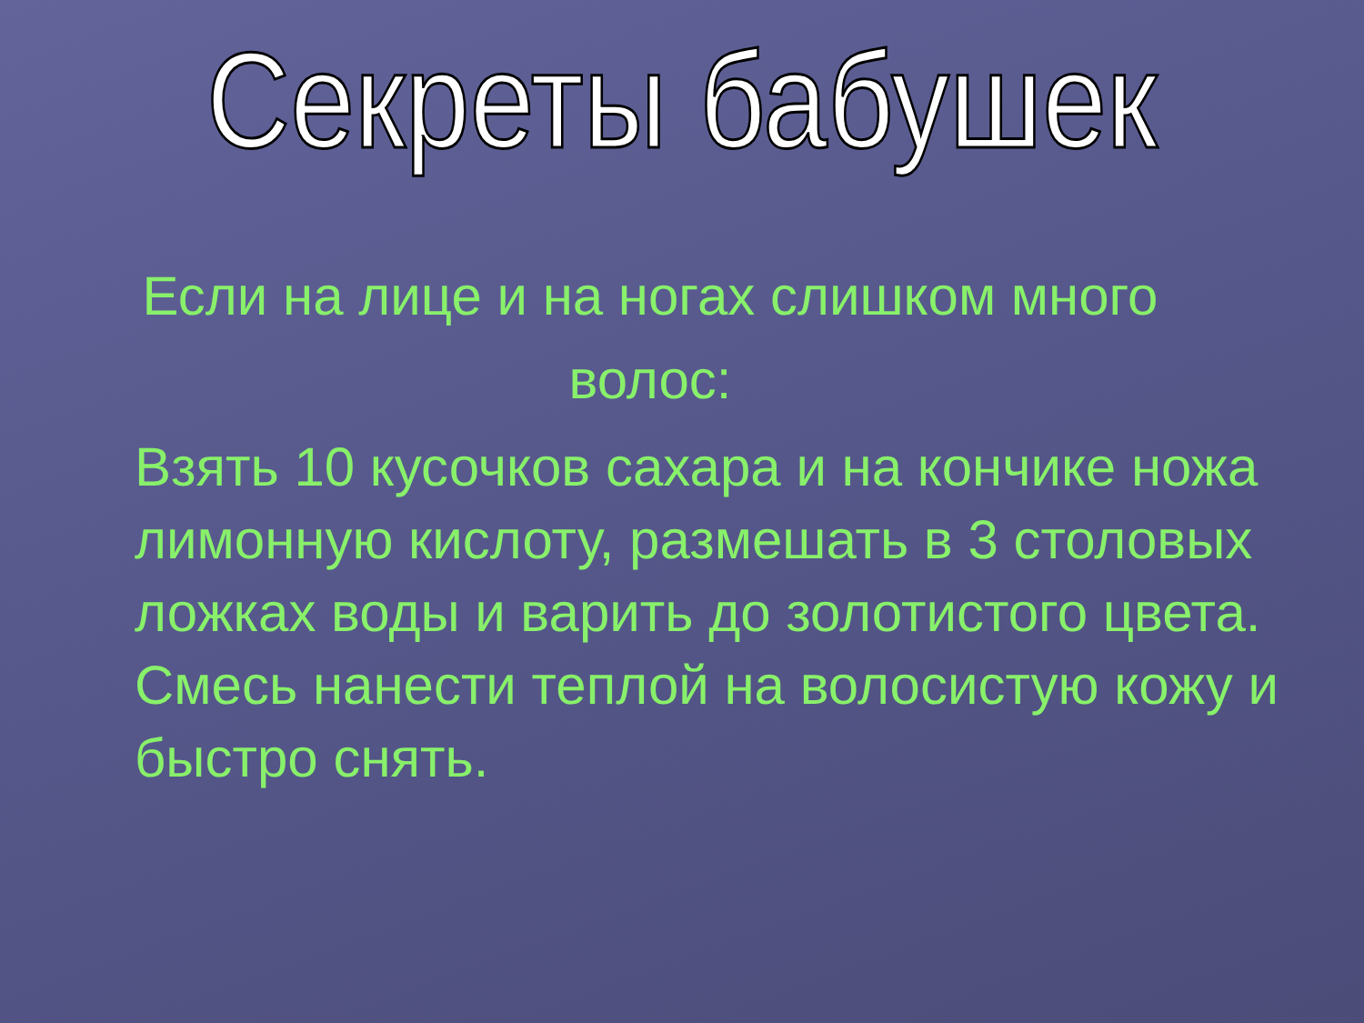Секреты бабушек
Если на лице и на ногах слишком много волос:
Взять 10 кусочков сахара и на кончике ножа лимонную кислоту, размешать в 3 столовых ложках воды и варить до золотистого цвета. Смесь нанести теплой на волосистую кожу и быстро снять.